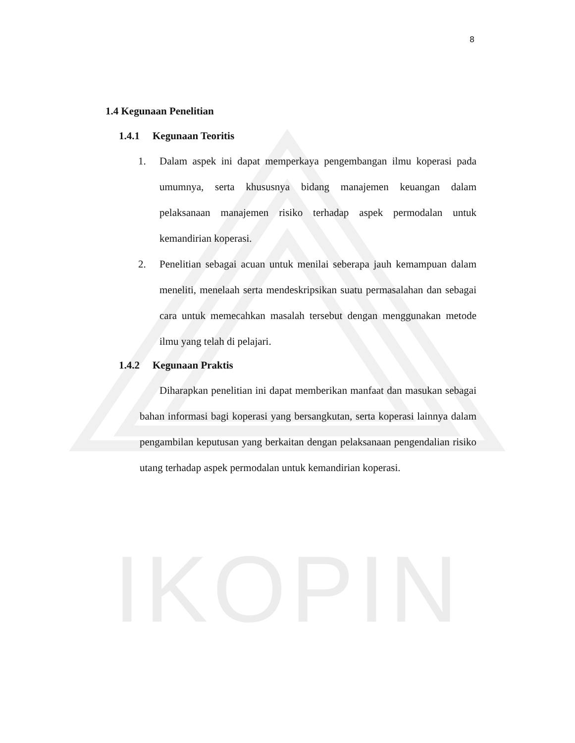IKOPIN
8
1.4 Kegunaan Penelitian
1.4.1 Kegunaan Teoritis
1. Dalam aspek ini dapat memperkaya pengembangan ilmu koperasi pada umumnya, serta khususnya bidang manajemen keuangan dalam pelaksanaan manajemen risiko terhadap aspek permodalan untuk kemandirian koperasi.
2. Penelitian sebagai acuan untuk menilai seberapa jauh kemampuan dalam meneliti, menelaah serta mendeskripsikan suatu permasalahan dan sebagai cara untuk memecahkan masalah tersebut dengan menggunakan metode ilmu yang telah di pelajari.
1.4.2 Kegunaan Praktis
Diharapkan penelitian ini dapat memberikan manfaat dan masukan sebagai bahan informasi bagi koperasi yang bersangkutan, serta koperasi lainnya dalam pengambilan keputusan yang berkaitan dengan pelaksanaan pengendalian risiko utang terhadap aspek permodalan untuk kemandirian koperasi.